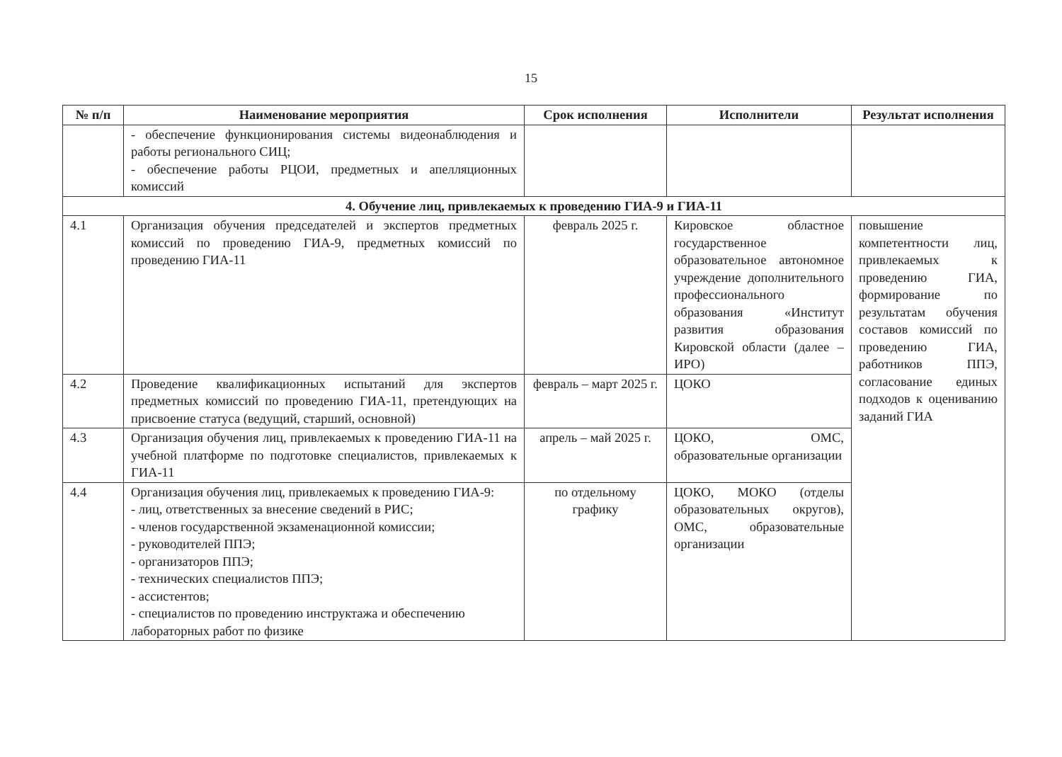15
| № п/п | Наименование мероприятия | Срок исполнения | Исполнители | Результат исполнения |
| --- | --- | --- | --- | --- |
| | - обеспечение функционирования системы видеонаблюдения и работы регионального СИЦ; - обеспечение работы РЦОИ, предметных и апелляционных комиссий | | | |
| 4. Обучение лиц, привлекаемых к проведению ГИА-9 и ГИА-11 | | | | |
| 4.1 | Организация обучения председателей и экспертов предметных комиссий по проведению ГИА-9, предметных комиссий по проведению ГИА-11 | февраль 2025 г. | Кировское областное государственное образовательное автономное учреждение дополнительного профессионального образования «Институт развития образования Кировской области (далее – ИРО) | повышение компетентности лиц, привлекаемых к проведению ГИА, формирование по результатам обучения составов комиссий по проведению ГИА, работников ППЭ, согласование единых подходов к оцениванию заданий ГИА |
| 4.2 | Проведение квалификационных испытаний для экспертов предметных комиссий по проведению ГИА-11, претендующих на присвоение статуса (ведущий, старший, основной) | февраль – март 2025 г. | ЦОКО | |
| 4.3 | Организация обучения лиц, привлекаемых к проведению ГИА-11 на учебной платформе по подготовке специалистов, привлекаемых к ГИА-11 | апрель – май 2025 г. | ЦОКО, ОМС, образовательные организации | |
| 4.4 | Организация обучения лиц, привлекаемых к проведению ГИА-9: - лиц, ответственных за внесение сведений в РИС; - членов государственной экзаменационной комиссии; - руководителей ППЭ; - организаторов ППЭ; - технических специалистов ППЭ; - ассистентов; - специалистов по проведению инструктажа и обеспечению лабораторных работ по физике | по отдельному графику | ЦОКО, МОКО (отделы образовательных округов), ОМС, образовательные организации | |